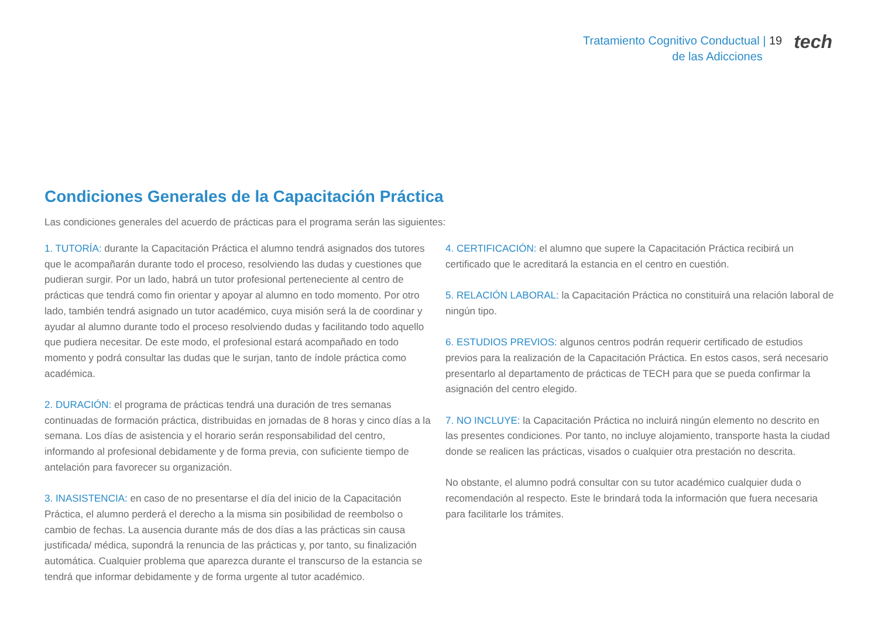Tratamiento Cognitivo Conductual | 19
de las Adicciones
tech
Condiciones Generales de la Capacitación Práctica
Las condiciones generales del acuerdo de prácticas para el programa serán las siguientes:
1. TUTORÍA: durante la Capacitación Práctica el alumno tendrá asignados dos tutores que le acompañarán durante todo el proceso, resolviendo las dudas y cuestiones que pudieran surgir. Por un lado, habrá un tutor profesional perteneciente al centro de prácticas que tendrá como fin orientar y apoyar al alumno en todo momento. Por otro lado, también tendrá asignado un tutor académico, cuya misión será la de coordinar y ayudar al alumno durante todo el proceso resolviendo dudas y facilitando todo aquello que pudiera necesitar. De este modo, el profesional estará acompañado en todo momento y podrá consultar las dudas que le surjan, tanto de índole práctica como académica.
2. DURACIÓN: el programa de prácticas tendrá una duración de tres semanas continuadas de formación práctica, distribuidas en jornadas de 8 horas y cinco días a la semana. Los días de asistencia y el horario serán responsabilidad del centro, informando al profesional debidamente y de forma previa, con suficiente tiempo de antelación para favorecer su organización.
3. INASISTENCIA: en caso de no presentarse el día del inicio de la Capacitación Práctica, el alumno perderá el derecho a la misma sin posibilidad de reembolso o cambio de fechas. La ausencia durante más de dos días a las prácticas sin causa justificada/ médica, supondrá la renuncia de las prácticas y, por tanto, su finalización automática. Cualquier problema que aparezca durante el transcurso de la estancia se tendrá que informar debidamente y de forma urgente al tutor académico.
4. CERTIFICACIÓN: el alumno que supere la Capacitación Práctica recibirá un certificado que le acreditará la estancia en el centro en cuestión.
5. RELACIÓN LABORAL: la Capacitación Práctica no constituirá una relación laboral de ningún tipo.
6. ESTUDIOS PREVIOS: algunos centros podrán requerir certificado de estudios previos para la realización de la Capacitación Práctica. En estos casos, será necesario presentarlo al departamento de prácticas de TECH para que se pueda confirmar la asignación del centro elegido.
7. NO INCLUYE: la Capacitación Práctica no incluirá ningún elemento no descrito en las presentes condiciones. Por tanto, no incluye alojamiento, transporte hasta la ciudad donde se realicen las prácticas, visados o cualquier otra prestación no descrita.
No obstante, el alumno podrá consultar con su tutor académico cualquier duda o recomendación al respecto. Este le brindará toda la información que fuera necesaria para facilitarle los trámites.